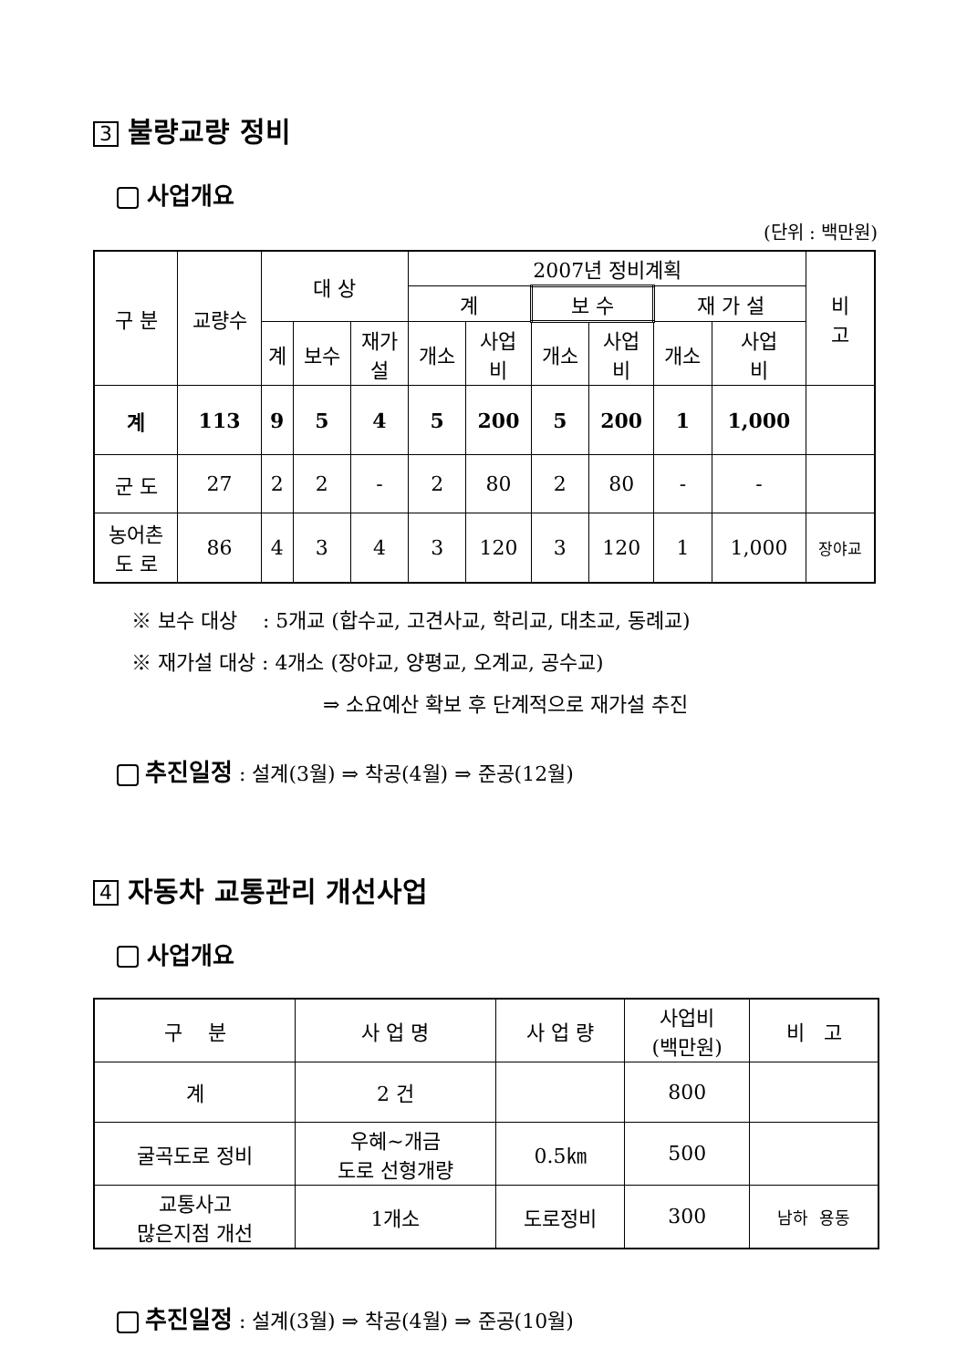3 불량교량 정비
사업개요
(단위 : 백만원)
| 구 분 | 교량수 | 대 상 | | | 2007년 정비계획 | | | | | | 비 고 |
| --- | --- | --- | --- | --- | --- | --- | --- | --- | --- | --- | --- |
| | | | | | 계 | | 보 수 | | 재 가 설 | | |
| | | 계 | 보수 | 재가 설 | 개소 | 사업 비 | 개소 | 사업 비 | 개소 | 사업 비 | |
| 계 | 113 | 9 | 5 | 4 | 5 | 200 | 5 | 200 | 1 | 1,000 | |
| 군 도 | 27 | 2 | 2 | - | 2 | 80 | 2 | 80 | - | - | |
| 농어촌 도 로 | 86 | 4 | 3 | 4 | 3 | 120 | 3 | 120 | 1 | 1,000 | 장야교 |
※ 보수 대상 : 5개교 (합수교, 고견사교, 학리교, 대초교, 동례교)
※ 재가설 대상 : 4개소 (장야교, 양평교, 오계교, 공수교)
⇒ 소요예산 확보 후 단계적으로 재가설 추진
추진일정 : 설계(3월) ⇒ 착공(4월) ⇒ 준공(12월)
4 자동차 교통관리 개선사업
사업개요
| 구 분 | 사 업 명 | 사 업 량 | 사업비 (백만원) | 비 고 |
| --- | --- | --- | --- | --- |
| 계 | 2 건 | | 800 | |
| 굴곡도로 정비 | 우혜~개금 도로 선형개량 | 0.5㎞ | 500 | |
| 교통사고 많은지점 개선 | 1개소 | 도로정비 | 300 | 남하 용동 |
추진일정 : 설계(3월) ⇒ 착공(4월) ⇒ 준공(10월)